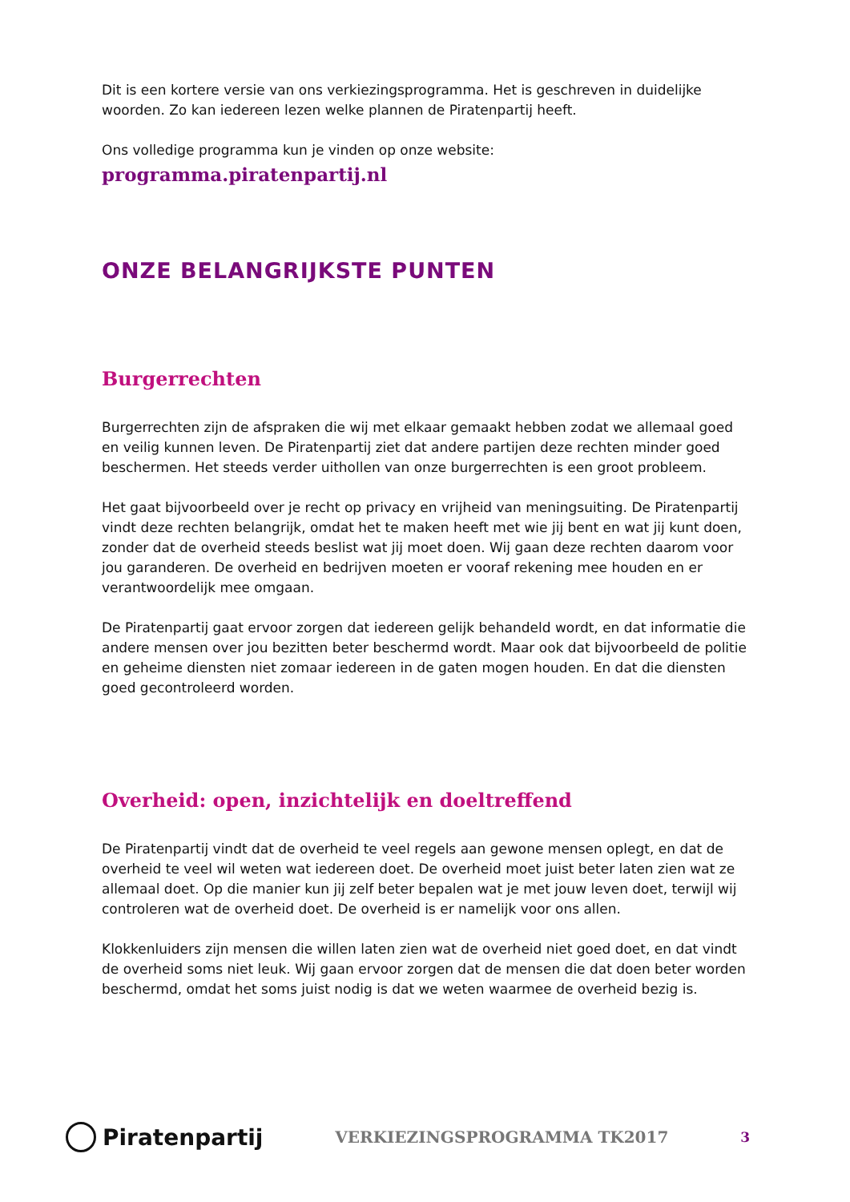Dit is een kortere versie van ons verkiezingsprogramma. Het is geschreven in duidelijke woorden. Zo kan iedereen lezen welke plannen de Piratenpartij heeft.
Ons volledige programma kun je vinden op onze website:
programma.piratenpartij.nl
ONZE BELANGRIJKSTE PUNTEN
Burgerrechten
Burgerrechten zijn de afspraken die wij met elkaar gemaakt hebben zodat we allemaal goed en veilig kunnen leven. De Piratenpartij ziet dat andere partijen deze rechten minder goed beschermen. Het steeds verder uithollen van onze burgerrechten is een groot probleem.
Het gaat bijvoorbeeld over je recht op privacy en vrijheid van meningsuiting. De Piratenpartij vindt deze rechten belangrijk, omdat het te maken heeft met wie jij bent en wat jij kunt doen, zonder dat de overheid steeds beslist wat jij moet doen. Wij gaan deze rechten daarom voor jou garanderen. De overheid en bedrijven moeten er vooraf rekening mee houden en er verantwoordelijk mee omgaan.
De Piratenpartij gaat ervoor zorgen dat iedereen gelijk behandeld wordt, en dat informatie die andere mensen over jou bezitten beter beschermd wordt. Maar ook dat bijvoorbeeld de politie en geheime diensten niet zomaar iedereen in de gaten mogen houden. En dat die diensten goed gecontroleerd worden.
Overheid: open, inzichtelijk en doeltreffend
De Piratenpartij vindt dat de overheid te veel regels aan gewone mensen oplegt, en dat de overheid te veel wil weten wat iedereen doet. De overheid moet juist beter laten zien wat ze allemaal doet. Op die manier kun jij zelf beter bepalen wat je met jouw leven doet, terwijl wij controleren wat de overheid doet. De overheid is er namelijk voor ons allen.
Klokkenluiders zijn mensen die willen laten zien wat de overheid niet goed doet, en dat vindt de overheid soms niet leuk. Wij gaan ervoor zorgen dat de mensen die dat doen beter worden beschermd, omdat het soms juist nodig is dat we weten waarmee de overheid bezig is.
Piratenpartij
VERKIEZINGSPROGRAMMA TK2017
3